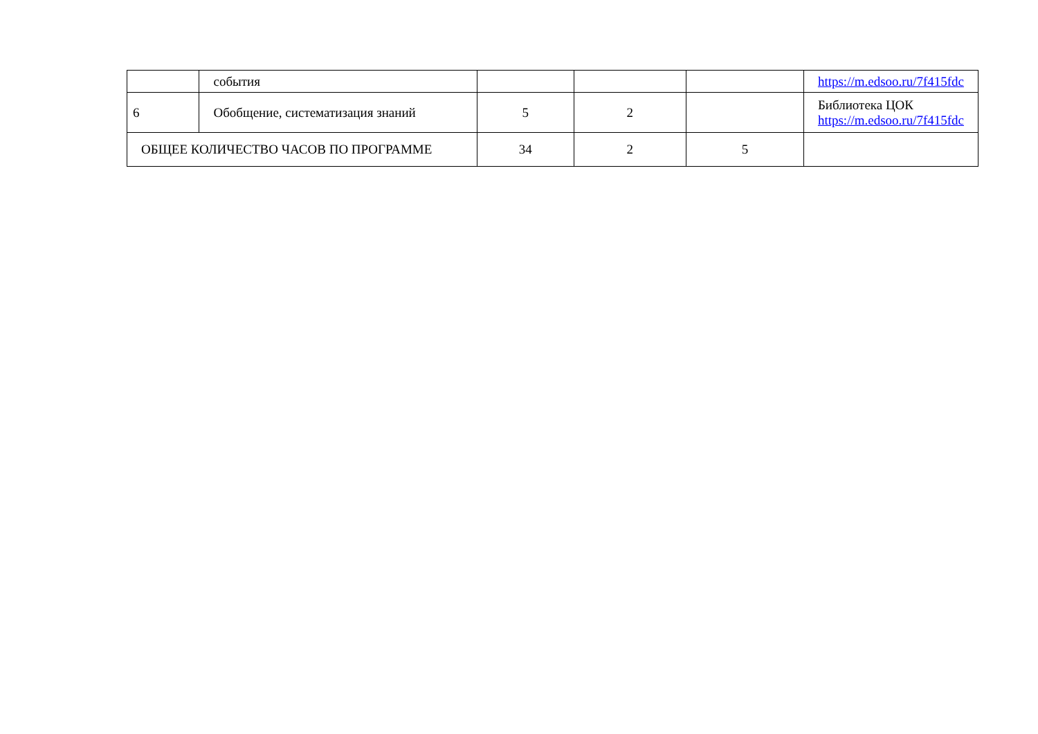| | события | | | | https://m.edsoo.ru/7f415fdc |
| 6 | Обобщение, систематизация знаний | 5 | 2 | | Библиотека ЦОК https://m.edsoo.ru/7f415fdc |
| ОБЩЕЕ КОЛИЧЕСТВО ЧАСОВ ПО ПРОГРАММЕ | | 34 | 2 | 5 | |